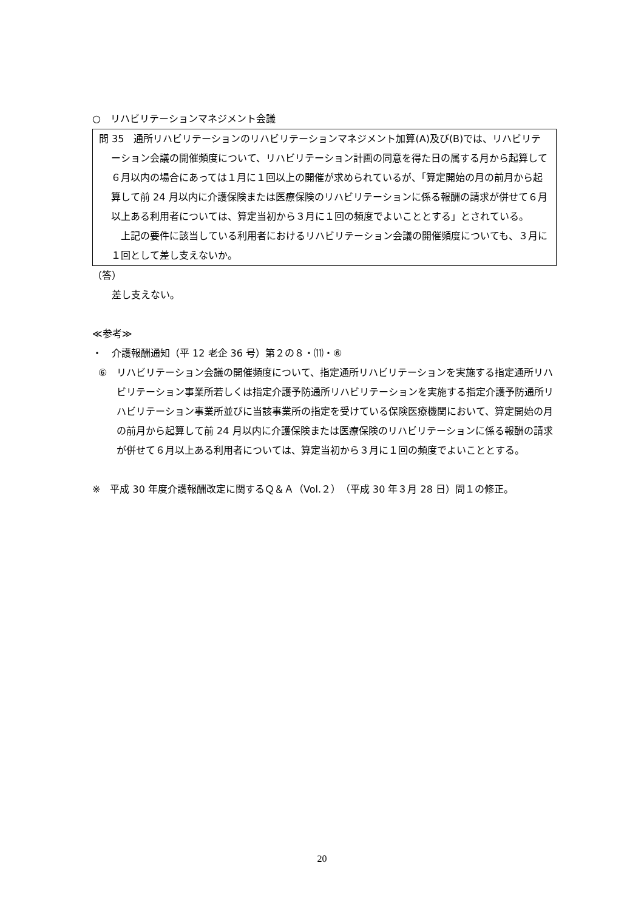○　リハビリテーションマネジメント会議
問 35　通所リハビリテーションのリハビリテーションマネジメント加算(A)及び(B)では、リハビリテーション会議の開催頻度について、リハビリテーション計画の同意を得た日の属する月から起算して６月以内の場合にあっては１月に１回以上の開催が求められているが、「算定開始の月の前月から起算して前 24 月以内に介護保険または医療保険のリハビリテーションに係る報酬の請求が併せて６月以上ある利用者については、算定当初から３月に１回の頻度でよいこととする」とされている。
　上記の要件に該当している利用者におけるリハビリテーション会議の開催頻度についても、３月に１回として差し支えないか。
（答）
　　差し支えない。
≪参考≫
・　介護報酬通知（平 12 老企 36 号）第２の８・⑾・⑥
⑥　リハビリテーション会議の開催頻度について、指定通所リハビリテーションを実施する指定通所リハビリテーション事業所若しくは指定介護予防通所リハビリテーションを実施する指定介護予防通所リハビリテーション事業所並びに当該事業所の指定を受けている保険医療機関において、算定開始の月の前月から起算して前 24 月以内に介護保険または医療保険のリハビリテーションに係る報酬の請求が併せて６月以上ある利用者については、算定当初から３月に１回の頻度でよいこととする。
※　平成 30 年度介護報酬改定に関するＱ＆Ａ（Vol.２）（平成 30 年３月 28 日）問１の修正。
20